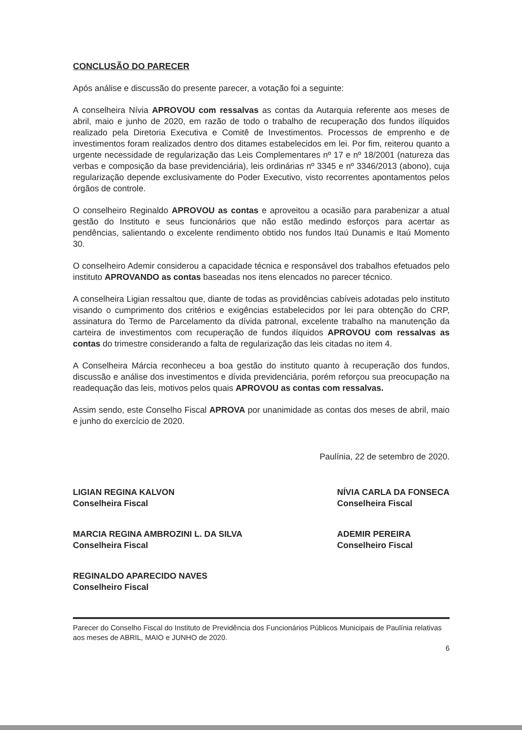CONCLUSÃO DO PARECER
Após análise e discussão do presente parecer, a votação foi a seguinte:
A conselheira Nívia APROVOU com ressalvas as contas da Autarquia referente aos meses de abril, maio e junho de 2020, em razão de todo o trabalho de recuperação dos fundos ilíquidos realizado pela Diretoria Executiva e Comitê de Investimentos. Processos de emprenho e de investimentos foram realizados dentro dos ditames estabelecidos em lei. Por fim, reiterou quanto a urgente necessidade de regularização das Leis Complementares nº 17 e nº 18/2001 (natureza das verbas e composição da base previdenciária), leis ordinárias nº 3345 e nº 3346/2013 (abono), cuja regularização depende exclusivamente do Poder Executivo, visto recorrentes apontamentos pelos órgãos de controle.
O conselheiro Reginaldo APROVOU as contas e aproveitou a ocasião para parabenizar a atual gestão do Instituto e seus funcionários que não estão medindo esforços para acertar as pendências, salientando o excelente rendimento obtido nos fundos Itaú Dunamis e Itaú Momento 30.
O conselheiro Ademir considerou a capacidade técnica e responsável dos trabalhos efetuados pelo instituto APROVANDO as contas baseadas nos itens elencados no parecer técnico.
A conselheira Ligian ressaltou que, diante de todas as providências cabíveis adotadas pelo instituto visando o cumprimento dos critérios e exigências estabelecidos por lei para obtenção do CRP, assinatura do Termo de Parcelamento da dívida patronal, excelente trabalho na manutenção da carteira de investimentos com recuperação de fundos ilíquidos APROVOU com ressalvas as contas do trimestre considerando a falta de regularização das leis citadas no item 4.
A Conselheira Márcia reconheceu a boa gestão do instituto quanto à recuperação dos fundos, discussão e análise dos investimentos e dívida previdenciária, porém reforçou sua preocupação na readequação das leis, motivos pelos quais APROVOU as contas com ressalvas.
Assim sendo, este Conselho Fiscal APROVA por unanimidade as contas dos meses de abril, maio e junho do exercício de 2020.
Paulínia, 22 de setembro de 2020.
LIGIAN REGINA KALVON
Conselheira Fiscal
MARCIA REGINA AMBROZINI L. DA SILVA
Conselheira Fiscal
REGINALDO APARECIDO NAVES
Conselheiro Fiscal
NÍVIA CARLA DA FONSECA
Conselheira Fiscal
ADEMIR PEREIRA
Conselheiro Fiscal
Parecer do Conselho Fiscal do Instituto de Previdência dos Funcionários Públicos Municipais de Paulínia relativas aos meses de ABRIL, MAIO e JUNHO de 2020.
6